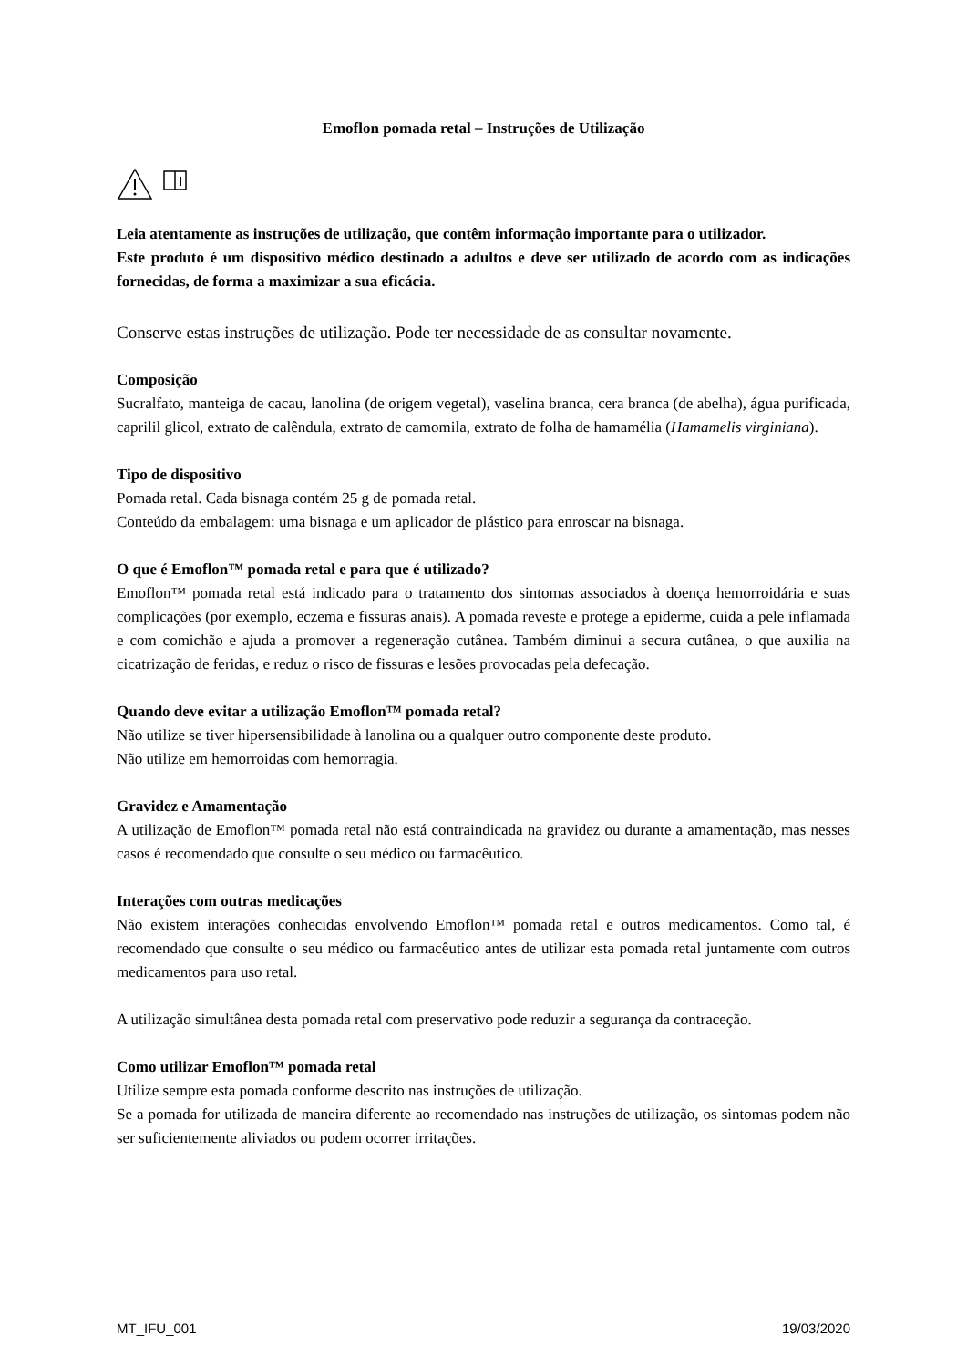Emoflon pomada retal – Instruções de Utilização
Leia atentamente as instruções de utilização, que contêm informação importante para o utilizador.
Este produto é um dispositivo médico destinado a adultos e deve ser utilizado de acordo com as indicações fornecidas, de forma a maximizar a sua eficácia.
Conserve estas instruções de utilização. Pode ter necessidade de as consultar novamente.
Composição
Sucralfato, manteiga de cacau, lanolina (de origem vegetal), vaselina branca, cera branca (de abelha), água purificada, caprilil glicol, extrato de calêndula, extrato de camomila, extrato de folha de hamamélia (Hamamelis virginiana).
Tipo de dispositivo
Pomada retal. Cada bisnaga contém 25 g de pomada retal.
Conteúdo da embalagem: uma bisnaga e um aplicador de plástico para enroscar na bisnaga.
O que é Emoflon™ pomada retal e para que é utilizado?
Emoflon™ pomada retal está indicado para o tratamento dos sintomas associados à doença hemorroidária e suas complicações (por exemplo, eczema e fissuras anais). A pomada reveste e protege a epiderme, cuida a pele inflamada e com comichão e ajuda a promover a regeneração cutânea. Também diminui a secura cutânea, o que auxilia na cicatrização de feridas, e reduz o risco de fissuras e lesões provocadas pela defecação.
Quando deve evitar a utilização Emoflon™ pomada retal?
Não utilize se tiver hipersensibilidade à lanolina ou a qualquer outro componente deste produto.
Não utilize em hemorroidas com hemorragia.
Gravidez e Amamentação
A utilização de Emoflon™ pomada retal não está contraindicada na gravidez ou durante a amamentação, mas nesses casos é recomendado que consulte o seu médico ou farmacêutico.
Interações com outras medicações
Não existem interações conhecidas envolvendo Emoflon™ pomada retal e outros medicamentos. Como tal, é recomendado que consulte o seu médico ou farmacêutico antes de utilizar esta pomada retal juntamente com outros medicamentos para uso retal.
A utilização simultânea desta pomada retal com preservativo pode reduzir a segurança da contraceção.
Como utilizar Emoflon™ pomada retal
Utilize sempre esta pomada conforme descrito nas instruções de utilização.
Se a pomada for utilizada de maneira diferente ao recomendado nas instruções de utilização, os sintomas podem não ser suficientemente aliviados ou podem ocorrer irritações.
MT_IFU_001 19/03/2020